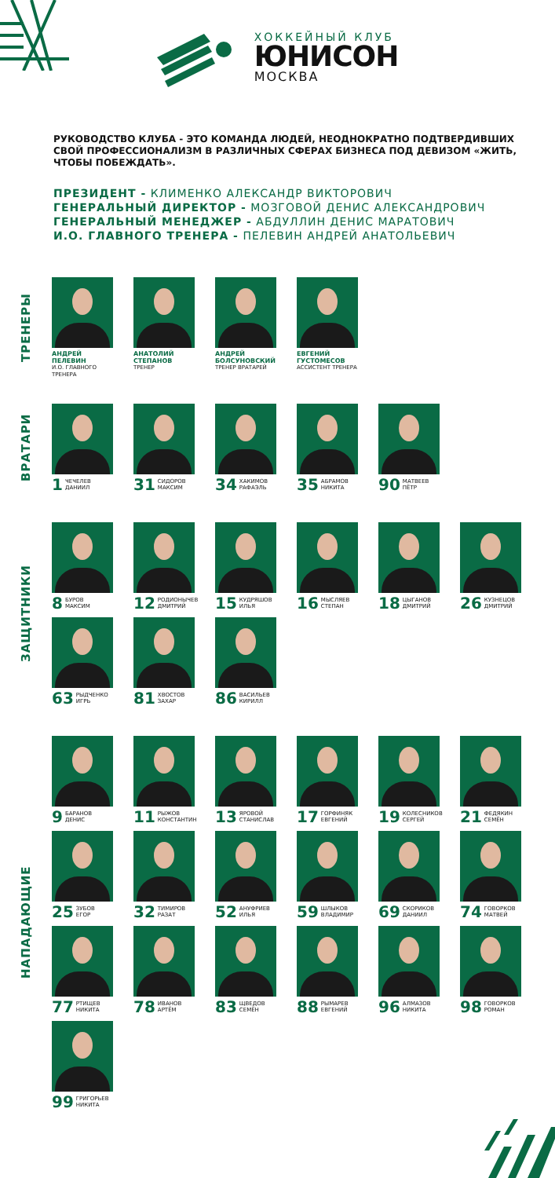ХОККЕЙНЫЙ КЛУБ
ЮНИСОН
МОСКВА
РУКОВОДСТВО КЛУБА - ЭТО КОМАНДА ЛЮДЕЙ, НЕОДНОКРАТНО ПОДТВЕРДИВШИХ СВОЙ ПРОФЕССИОНАЛИЗМ В РАЗЛИЧНЫХ СФЕРАХ БИЗНЕСА ПОД ДЕВИЗОМ «ЖИТЬ, ЧТОБЫ ПОБЕЖДАТЬ».
ПРЕЗИДЕНТ - КЛИМЕНКО АЛЕКСАНДР ВИКТОРОВИЧ
ГЕНЕРАЛЬНЫЙ ДИРЕКТОР - МОЗГОВОЙ ДЕНИС АЛЕКСАНДРОВИЧ
ГЕНЕРАЛЬНЫЙ МЕНЕДЖЕР - АБДУЛЛИН ДЕНИС МАРАТОВИЧ
И.О. ГЛАВНОГО ТРЕНЕРА - ПЕЛЕВИН АНДРЕЙ АНАТОЛЬЕВИЧ
ТРЕНЕРЫ
АНДРЕЙ
ПЕЛЕВИН
И.О. ГЛАВНОГО
ТРЕНЕРА
АНАТОЛИЙ
СТЕПАНОВ
ТРЕНЕР
АНДРЕЙ
БОЛСУНОВСКИЙ
ТРЕНЕР ВРАТАРЕЙ
ЕВГЕНИЙ
ГУСТОМЕСОВ
АССИСТЕНТ ТРЕНЕРА
ВРАТАРИ
1 ЧЕЧЕЛЕВ
ДАНИИЛ
31 СИДОРОВ
МАКСИМ
34 ХАКИМОВ
РАФАЭЛЬ
35 АБРАМОВ
НИКИТА
90 МАТВЕЕВ
ПЁТР
ЗАЩИТНИКИ
8 БУРОВ
МАКСИМ
12 РОДИОНЫЧЕВ
ДМИТРИЙ
15 КУДРЯШОВ
ИЛЬЯ
16 МЫСЛЯЕВ
СТЕПАН
18 ЦЫГАНОВ
ДМИТРИЙ
26 КУЗНЕЦОВ
ДМИТРИЙ
63 РЫДЧЕНКО
ИГРЬ
81 ХВОСТОВ
ЗАХАР
86 ВАСИЛЬЕВ
КИРИЛЛ
НАПАДАЮЩИЕ
9 БАРАНОВ
ДЕНИС
11 РЫЖОВ
КОНСТАНТИН
13 ЯРОВОЙ
СТАНИСЛАВ
17 ГОРФИНЯК
ЕВГЕНИЙ
19 КОЛЕСНИКОВ
СЕРГЕЙ
21 ФЕДЯКИН
СЕМЁН
25 ЗУБОВ
ЕГОР
32 ТИМИРОВ
РАЗАТ
52 АНУФРИЕВ
ИЛЬЯ
59 ШЛЫКОВ
ВЛАДИМИР
69 СКОРИКОВ
ДАНИИЛ
74 ГОВОРКОВ
МАТВЕЙ
77 РТИЩЕВ
НИКИТА
78 ИВАНОВ
АРТЁМ
83 ЩВЕДОВ
СЕМЁН
88 РЫМАРЕВ
ЕВГЕНИЙ
96 АЛМАЗОВ
НИКИТА
98 ГОВОРКОВ
РОМАН
99 ГРИГОРЬЕВ
НИКИТА